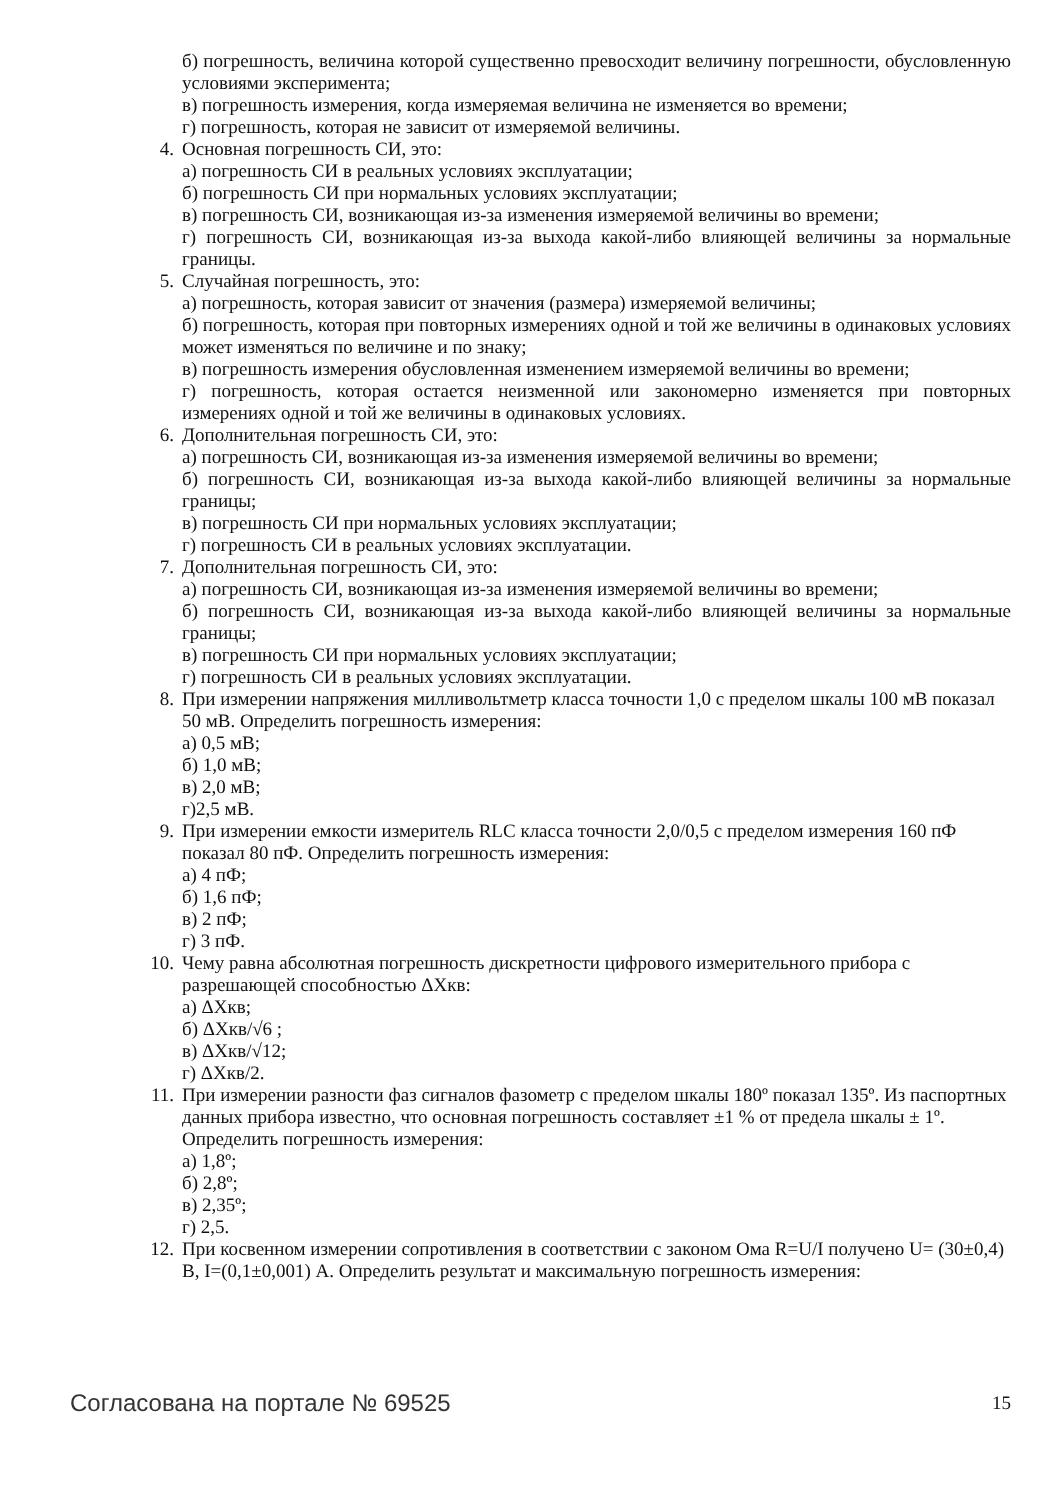б) погрешность, величина которой существенно превосходит величину погрешности, обусловленную условиями эксперимента;
в) погрешность измерения, когда измеряемая величина не изменяется во времени;
г) погрешность, которая не зависит от измеряемой величины.
4. Основная погрешность СИ, это:
а) погрешность СИ в реальных условиях эксплуатации;
б) погрешность СИ при нормальных условиях эксплуатации;
в) погрешность СИ, возникающая из-за изменения измеряемой величины во времени;
г) погрешность СИ, возникающая из-за выхода какой-либо влияющей величины за нормальные границы.
5. Случайная погрешность, это:
а) погрешность, которая зависит от значения (размера) измеряемой величины;
б) погрешность, которая при повторных измерениях одной и той же величины в одинаковых условиях может изменяться по величине и по знаку;
в) погрешность измерения обусловленная изменением измеряемой величины во времени;
г) погрешность, которая остается неизменной или закономерно изменяется при повторных измерениях одной и той же величины в одинаковых условиях.
6. Дополнительная погрешность СИ, это:
а) погрешность СИ, возникающая из-за изменения измеряемой величины во времени;
б) погрешность СИ, возникающая из-за выхода какой-либо влияющей величины за нормальные границы;
в) погрешность СИ при нормальных условиях эксплуатации;
г) погрешность СИ в реальных условиях эксплуатации.
7. Дополнительная погрешность СИ, это:
а) погрешность СИ, возникающая из-за изменения измеряемой величины во времени;
б) погрешность СИ, возникающая из-за выхода какой-либо влияющей величины за нормальные границы;
в) погрешность СИ при нормальных условиях эксплуатации;
г) погрешность СИ в реальных условиях эксплуатации.
8. При измерении напряжения милливольтметр класса точности 1,0 с пределом шкалы 100 мВ показал 50 мВ. Определить погрешность измерения:
а) 0,5 мВ;
б) 1,0 мВ;
в) 2,0 мВ;
г)2,5 мВ.
9. При измерении емкости измеритель RLC класса точности 2,0/0,5 с пределом измерения 160 пФ показал 80 пФ. Определить погрешность измерения:
а) 4 пФ;
б) 1,6 пФ;
в) 2 пФ;
г) 3 пФ.
10. Чему равна абсолютная погрешность дискретности цифрового измерительного прибора с разрешающей способностью ΔXкв:
а) ΔXкв;
б) ΔXкв/√6 ;
в) ΔXкв/√12;
г) ΔXкв/2.
11. При измерении разности фаз сигналов фазометр с пределом шкалы 180º показал 135º. Из паспортных данных прибора известно, что основная погрешность составляет ±1 % от предела шкалы ± 1º. Определить погрешность измерения:
а) 1,8º;
б) 2,8º;
в) 2,35º;
г) 2,5.
12. При косвенном измерении сопротивления в соответствии с законом Ома R=U/I получено U= (30±0,4) В, I=(0,1±0,001) А. Определить результат и максимальную погрешность измерения:
Согласована на портале № 69525 15